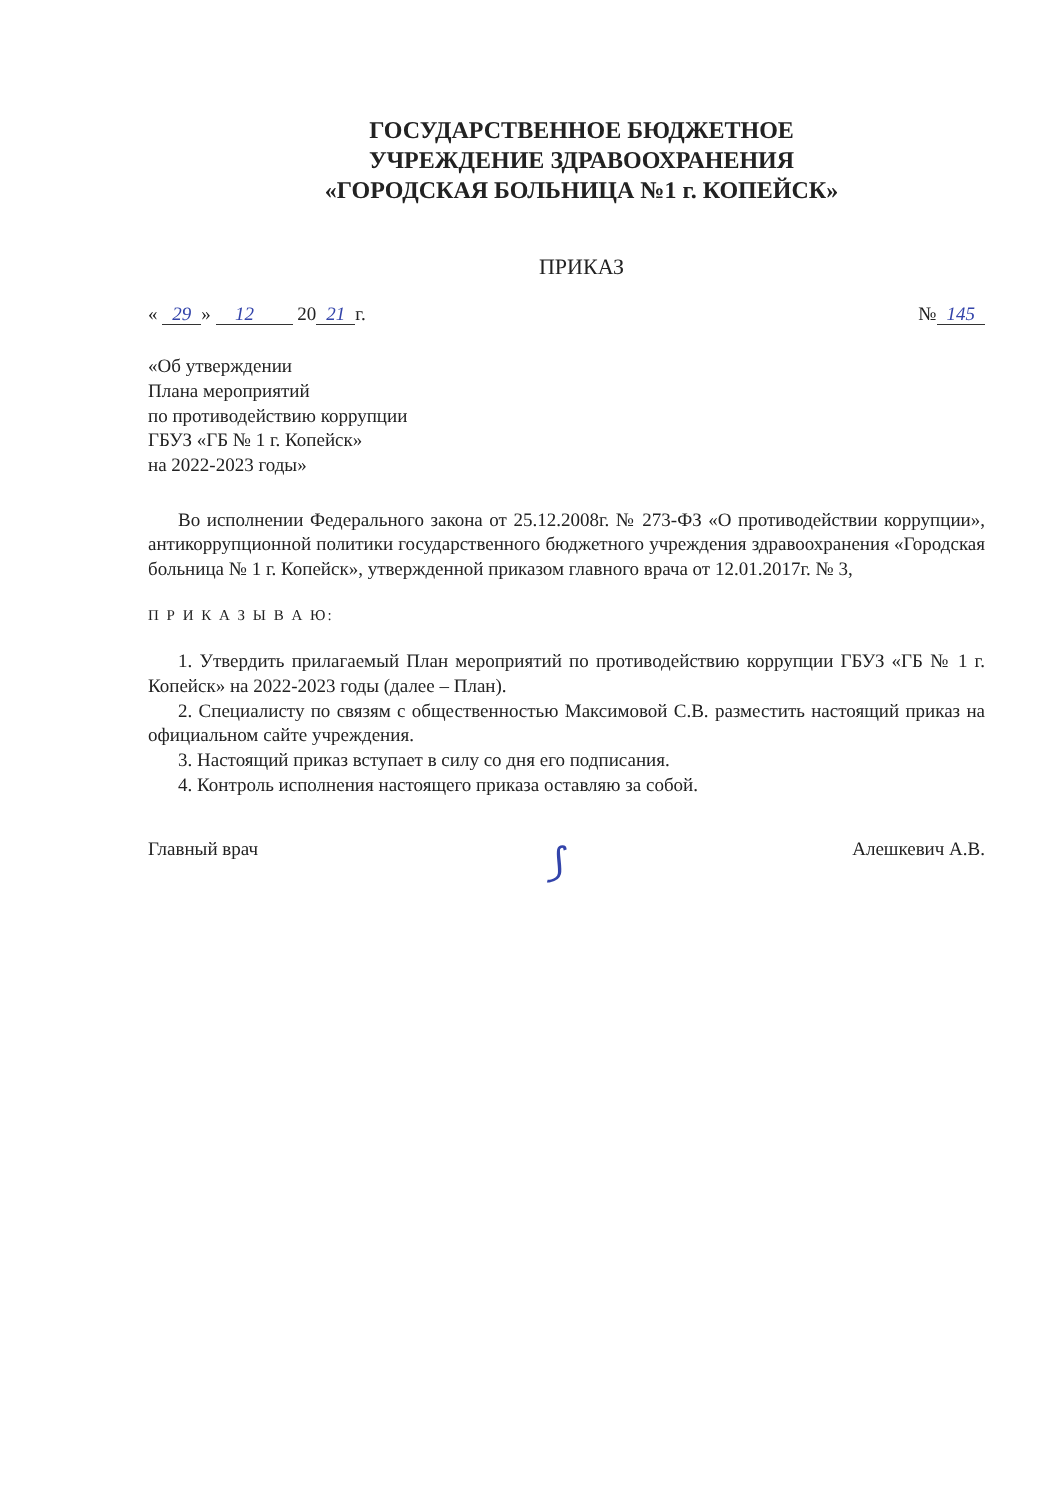ГОСУДАРСТВЕННОЕ БЮДЖЕТНОЕ
УЧРЕЖДЕНИЕ ЗДРАВООХРАНЕНИЯ
«ГОРОДСКАЯ БОЛЬНИЦА №1 г. КОПЕЙСК»
ПРИКАЗ
« 29 » 12 20 21 г. № 145
«Об утверждении
Плана мероприятий
по противодействию коррупции
ГБУЗ «ГБ № 1 г. Копейск»
на 2022-2023 годы»
Во исполнении Федерального закона от 25.12.2008г. № 273-ФЗ «О противодействии коррупции», антикоррупционной политики государственного бюджетного учреждения здравоохранения «Городская больница № 1 г. Копейск», утвержденной приказом главного врача от 12.01.2017г. № 3,
П Р И К А З Ы В А Ю:
1. Утвердить прилагаемый План мероприятий по противодействию коррупции ГБУЗ «ГБ № 1 г. Копейск» на 2022-2023 годы (далее – План).
2. Специалисту по связям с общественностью Максимовой С.В. разместить настоящий приказ на официальном сайте учреждения.
3. Настоящий приказ вступает в силу со дня его подписания.
4. Контроль исполнения настоящего приказа оставляю за собой.
Главный врач ⟆ Алешкевич А.В.